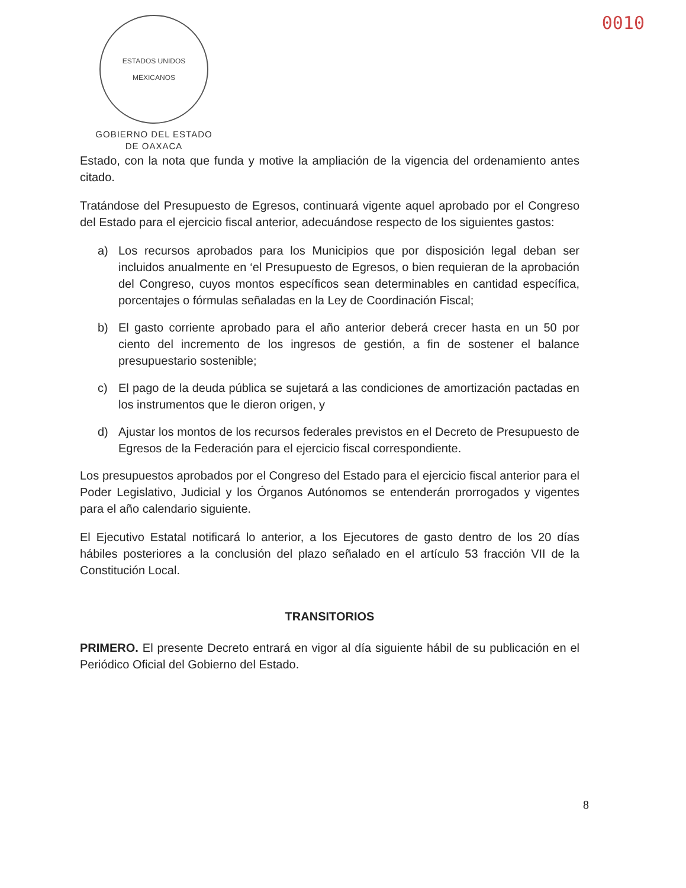ESTADOS UNIDOS MEXICANOS
GOBIERNO DEL ESTADO
DE OAXACA
0010
Estado, con la nota que funda y motive la ampliación de la vigencia del ordenamiento antes citado.
Tratándose del Presupuesto de Egresos, continuará vigente aquel aprobado por el Congreso del Estado para el ejercicio fiscal anterior, adecuándose respecto de los siguientes gastos:
a) Los recursos aprobados para los Municipios que por disposición legal deban ser incluidos anualmente en ‘el Presupuesto de Egresos, o bien requieran de la aprobación del Congreso, cuyos montos específicos sean determinables en cantidad específica, porcentajes o fórmulas señaladas en la Ley de Coordinación Fiscal;
b) El gasto corriente aprobado para el año anterior deberá crecer hasta en un 50 por ciento del incremento de los ingresos de gestión, a fin de sostener el balance presupuestario sostenible;
c) El pago de la deuda pública se sujetará a las condiciones de amortización pactadas en los instrumentos que le dieron origen, y
d) Ajustar los montos de los recursos federales previstos en el Decreto de Presupuesto de Egresos de la Federación para el ejercicio fiscal correspondiente.
Los presupuestos aprobados por el Congreso del Estado para el ejercicio fiscal anterior para el Poder Legislativo, Judicial y los Órganos Autónomos se entenderán prorrogados y vigentes para el año calendario siguiente.
El Ejecutivo Estatal notificará lo anterior, a los Ejecutores de gasto dentro de los 20 días hábiles posteriores a la conclusión del plazo señalado en el artículo 53 fracción VII de la Constitución Local.
TRANSITORIOS
PRIMERO. El presente Decreto entrará en vigor al día siguiente hábil de su publicación en el Periódico Oficial del Gobierno del Estado.
8